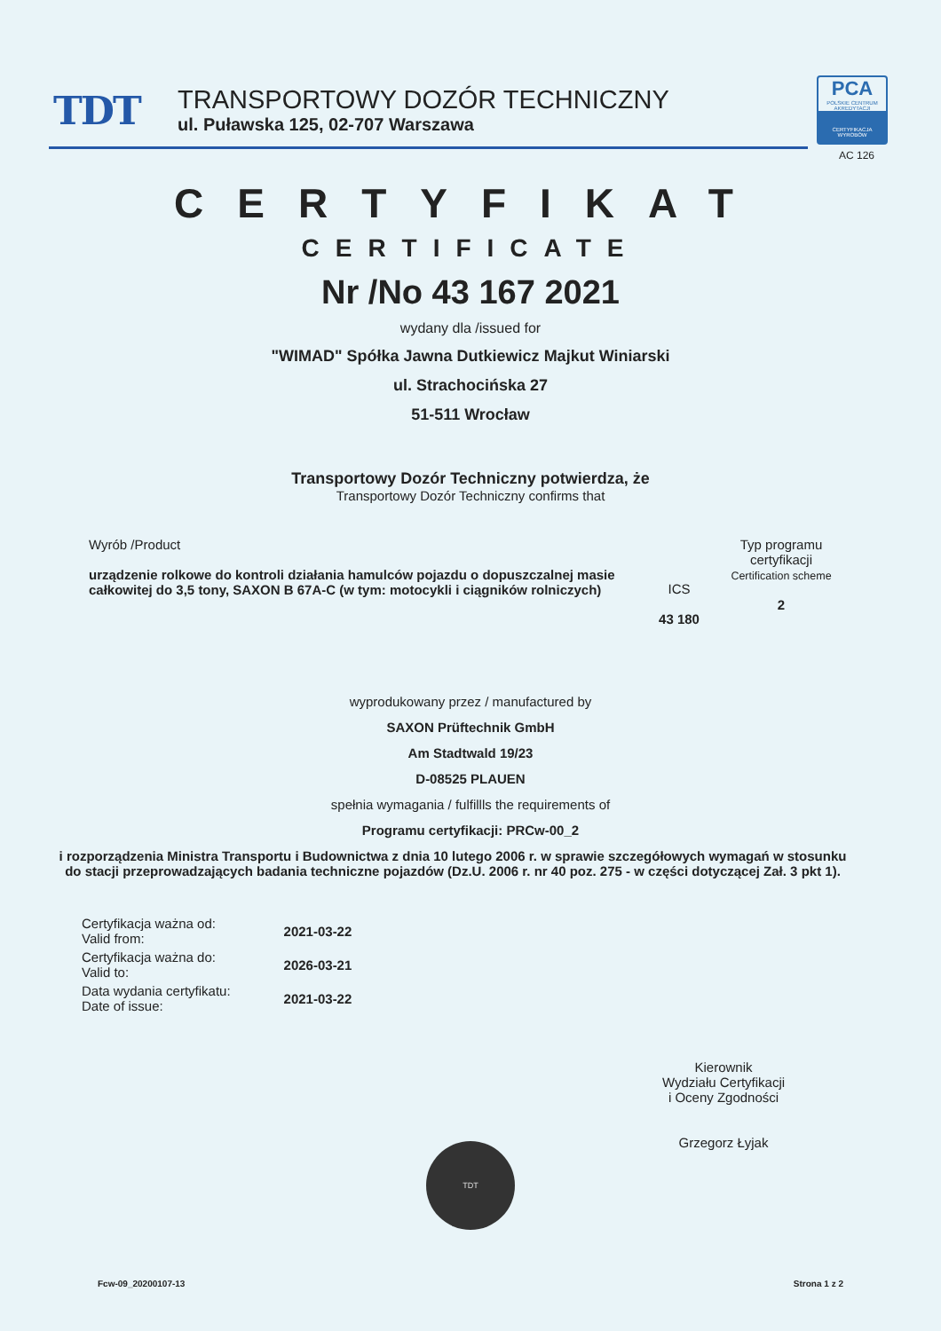TDT
TRANSPORTOWY DOZÓR TECHNICZNY
ul. Puławska 125, 02-707 Warszawa
PCA
POLSKIE CENTRUM AKREDYTACJI
CERTYFIKACJA WYROBÓW
AC 126
CERTYFIKAT
CERTIFICATE
Nr /No 43 167 2021
wydany dla /issued for
"WIMAD" Spółka Jawna Dutkiewicz Majkut Winiarski
ul. Strachocińska 27
51-511 Wrocław
Transportowy Dozór Techniczny potwierdza, że
Transportowy Dozór Techniczny confirms that
Wyrób /Product
urządzenie rolkowe do kontroli działania hamulców pojazdu o dopuszczalnej masie całkowitej do 3,5 tony, SAXON B 67A-C (w tym: motocykli i ciągników rolniczych)
ICS
43 180
Typ programu certyfikacji
Certification scheme
2
wyprodukowany przez / manufactured by
SAXON Prüftechnik GmbH
Am Stadtwald 19/23
D-08525 PLAUEN
spełnia wymagania / fulfillls the requirements of
Programu certyfikacji: PRCw-00_2
i rozporządzenia Ministra Transportu i Budownictwa z dnia 10 lutego 2006 r. w sprawie szczegółowych wymagań w stosunku do stacji przeprowadzających badania techniczne pojazdów (Dz.U. 2006 r. nr 40 poz. 275 - w części dotyczącej Zał. 3 pkt 1).
| Certyfikacja ważna od: Valid from: | 2021-03-22 |
| Certyfikacja ważna do: Valid to: | 2026-03-21 |
| Data wydania certyfikatu: Date of issue: | 2021-03-22 |
Kierownik
Wydziału Certyfikacji
i Oceny Zgodności
Grzegorz Łyjak
TDT
Fcw-09_20200107-13 Strona 1 z 2